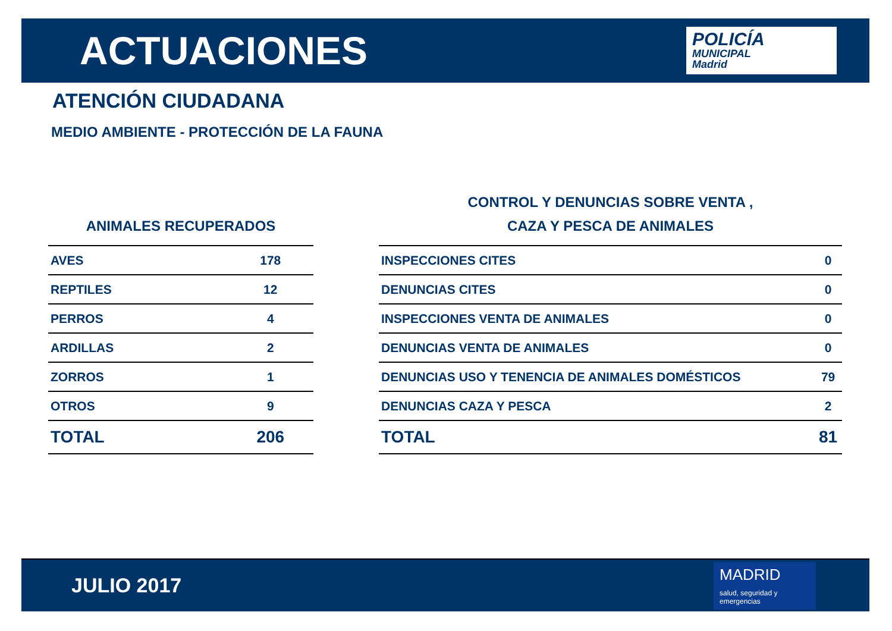ACTUACIONES
POLICÍA
MUNICIPAL
Madrid
ATENCIÓN CIUDADANA
MEDIO AMBIENTE - PROTECCIÓN DE LA FAUNA
| ANIMALES RECUPERADOS | |
| --- | --- |
| AVES | 178 |
| REPTILES | 12 |
| PERROS | 4 |
| ARDILLAS | 2 |
| ZORROS | 1 |
| OTROS | 9 |
| TOTAL | 206 |
| CONTROL Y DENUNCIAS SOBRE VENTA , CAZA Y PESCA DE ANIMALES | |
| --- | --- |
| INSPECCIONES CITES | 0 |
| DENUNCIAS CITES | 0 |
| INSPECCIONES VENTA DE ANIMALES | 0 |
| DENUNCIAS VENTA DE ANIMALES | 0 |
| DENUNCIAS USO Y TENENCIA DE ANIMALES DOMÉSTICOS | 79 |
| DENUNCIAS CAZA Y PESCA | 2 |
| TOTAL | 81 |
JULIO 2017
MADRID
salud, seguridad y emergencias